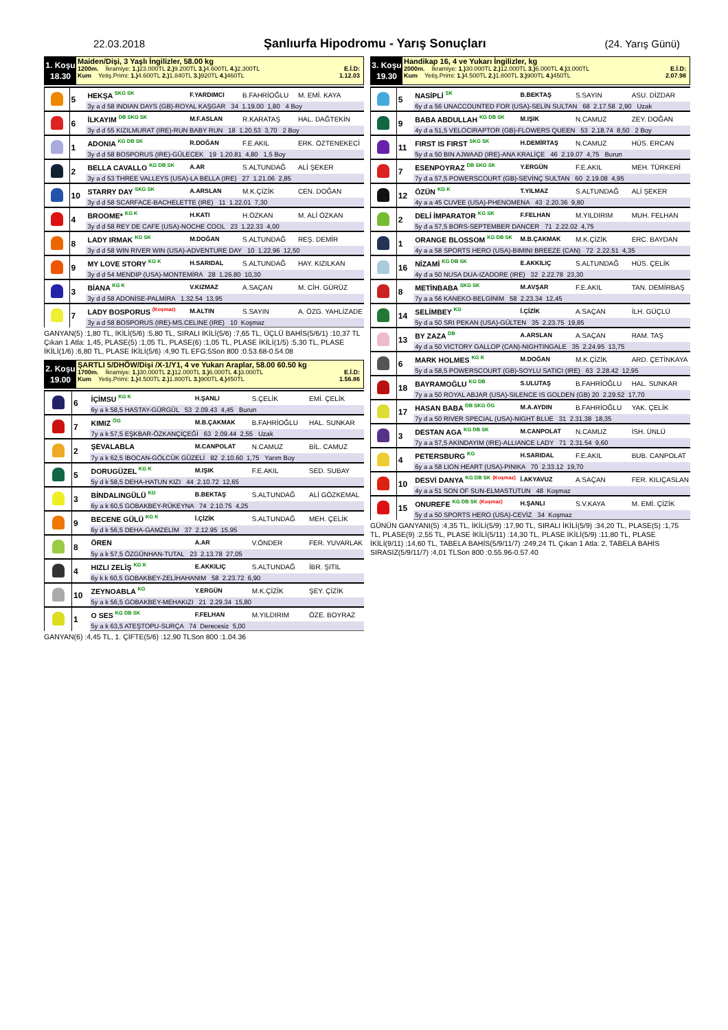22.03.2018 Şanlıurfa Hipodromu - Yarış Sonuçları (24. Yarış Günü)
1. Koşu
18.30
Maiden/Dişi, 3 Yaşlı İngilizler, 58.00 kg
1200m. İkramiye: 1.) 23.000TL 2.) 9.200TL 3.) 4.600TL 4.) 2.300TL E.İ.D:
Kum Yetiş.Primi: 1.) 4.600TL 2.) 1.840TL 3.) 920TL 4.) 460TL 1.12.03
| | 5 | HEKŞA <sup>SKG SK</sup> | F.YARDIMCI | B.FAHRİOĞLU | M. EMİ. KAYA |
| | | 3y a d 58 INDIAN DAYS (GB)-ROYAL KAŞGAR 34 1.19.00 1,80 4 Boy | | | |
| | 6 | İLKAYIM <sup>DB SKG SK</sup> | M.F.ASLAN | R.KARATAŞ | HAL. DAĞTEKİN |
| | | 3y d d 55 KIZILMURAT (IRE)-RUN BABY RUN 18 1.20.53 3,70 2 Boy | | | |
| | 1 | ADONIA <sup>KG DB SK</sup> | R.DOĞAN | F.E.AKIL | ERK. ÖZTENEKECİ |
| | | 3y d d 58 BOSPORUS (IRE)-GÜLECEK 19 1.20.81 4,80 1,5 Boy | | | |
| | 2 | BELLA CAVALLO <sup>KG DB SK</sup> | A.AR | S.ALTUNDAĞ | ALİ ŞEKER |
| | | 3y a d 53 THREE VALLEYS (USA)-LA BELLA (IRE) 27 1.21.06 2,85 | | | |
| | 10 | STARRY DAY <sup>SKG SK</sup> | A.ARSLAN | M.K.ÇİZİK | CEN. DOĞAN |
| | | 3y d d 58 SCARFACE-BACHELETTE (IRE) 11 1.22.01 7,30 | | | |
| | 4 | BROOME* <sup>KG K</sup> | H.KATI | H.ÖZKAN | M. ALİ ÖZKAN |
| | | 3y d d 58 REY DE CAFE (USA)-NOCHE COOL 23 1.22.33 4,00 | | | |
| | 8 | LADY IRMAK <sup>KG SK</sup> | M.DOĞAN | S.ALTUNDAĞ | REŞ. DEMİR |
| | | 3y d d 58 WIN RIVER WIN (USA)-ADVENTURE DAY 10 1.22.96 12,50 | | | |
| | 9 | MY LOVE STORY <sup>KG K</sup> | H.SARIDAL | S.ALTUNDAĞ | HAY. KIZILKAN |
| | | 3y d d 54 MENDIP (USA)-MONTEMİRA 28 1.26.80 10,30 | | | |
| | 3 | BİANA <sup>KG K</sup> | V.KIZMAZ | A.SAÇAN | M. CİH. GÜRÜZ |
| | | 3y d d 58 ADONİSE-PALMİRA 1.32.54 13,95 | | | |
| | 7 | LADY BOSPORUS <sup>(Koşmaz)</sup> | M.ALTIN | S.SAYIN | A. ÖZG. YAHLİZADE |
| | | 3y a d 58 BOSPORUS (IRE)-MS.CELINE (IRE) 10 Koşmaz | | | |
GANYAN(5) :1,80 TL, İKİLİ(5/6) :5,80 TL, SIRALI İKİLİ(5/6) :7,65 TL, ÜÇLÜ BAHİS(5/6/1) :10,37 TL Çıkan 1 Atla: 1,45, PLASE(5) :1,05 TL, PLASE(6) :1,05 TL, PLASE İKİLİ(1/5) :5,30 TL, PLASE İKİLİ(1/6) :6,80 TL, PLASE İKİLİ(5/6) :4,90 TL EFG:5Son 800 :0.53.68-0.54.08
2. Koşu
19.00
ŞARTLI 5/DHÖW/Dişi /X-1/Y1, 4 ve Yukarı Araplar, 58.00 60.50 kg
1700m. İkramiye: 1.) 30.000TL 2.) 12.000TL 3.) 6.000TL 4.) 3.000TL E.İ.D:
Kum Yetiş.Primi: 1.) 4.500TL 2.) 1.800TL 3.) 900TL 4.) 450TL 1.56.86
| | 6 | İÇİMSU <sup>KG K</sup> | H.ŞANLI | S.ÇELİK | EMİ. ÇELİK |
| | | 6y a k 58,5 HASTAY-GÜRGÜL 53 2.09.43 4,45 Burun | | | |
| | 7 | KIMIZ <sup>ÖG</sup> | M.B.ÇAKMAK | B.FAHRİOĞLU | HAL. SUNKAR |
| | | 7y a k 57,5 EŞKBAR-ÖZKANÇİÇEĞİ 63 2.09.44 2,55 Uzak | | | |
| | 2 | ŞEVALABLA | M.CANPOLAT | N.CAMUZ | BİL. CAMUZ |
| | | 7y a k 62,5 İBOCAN-GÖLCÜK GÜZELİ 82 2.10.60 1,75 Yarım Boy | | | |
| | 5 | DORUGÜZEL <sup>KG K</sup> | M.IŞIK | F.E.AKIL | SED. SUBAY |
| | | 5y d k 58,5 DEHA-HATUN KIZI 44 2.10.72 12,65 | | | |
| | 3 | BİNDALINGÜLÜ <sup>KG</sup> | B.BEKTAŞ | S.ALTUNDAĞ | ALİ GÖZKEMAL |
| | | 6y a k 60,5 GOBAKBEY-RÜKEYNA 74 2.10.75 4,25 | | | |
| | 9 | BECENE GÜLÜ <sup>KG K</sup> | İ.ÇİZİK | S.ALTUNDAĞ | MEH. ÇELİK |
| | | 6y d k 56,5 DEHA-GAMZELİM 37 2.12.95 15,95 | | | |
| | 8 | ÖREN | A.AR | V.ÖNDER | FER. YUVARLAK |
| | | 5y a k 57,5 ÖZGÜNHAN-TUTAL 23 2.13.78 27,05 | | | |
| | 4 | HIZLI ZELİŞ <sup>KG K</sup> | E.AKKILIÇ | S.ALTUNDAĞ | İBR. ŞITIL |
| | | 6y k k 60,5 GOBAKBEY-ZELİHAHANIM 58 2.23.72 6,90 | | | |
| | 10 | ZEYNOABLA <sup>KG</sup> | Y.ERGÜN | M.K.ÇİZİK | ŞEY. ÇİZİK |
| | | 5y a k 56,5 GOBAKBEY-MEHAKIZI 21 2.29.34 15,80 | | | |
| | 1 | O SES <sup>KG DB SK</sup> | F.FELHAN | M.YILDIRIM | ÖZE. BOYRAZ |
| | | 5y a k 63,5 ATEŞTOPU-SURÇA 74 Derecesiz 5,00 | | | |
GANYAN(6) :4,45 TL, 1. ÇİFTE(5/6) :12,90 TLSon 800 :1.04.36
3. Koşu
19.30
Handikap 16, 4 ve Yukarı İngilizler, kg
2000m. İkramiye: 1.) 30.000TL 2.) 12.000TL 3.) 6.000TL 4.) 3.000TL E.İ.D:
Kum Yetiş.Primi: 1.) 4.500TL 2.) 1.800TL 3.) 900TL 4.) 450TL 2.07.98
| | 5 | NASİPLİ <sup>SK</sup> | B.BEKTAŞ | S.SAYIN | ASU. DİZDAR |
| | | 6y d a 56 UNACCOUNTED FOR (USA)-SELİN SULTAN 68 2.17.58 2,90 Uzak | | | |
| | 9 | BABA ABDULLAH <sup>KG DB SK</sup> | M.IŞIK | N.CAMUZ | ZEY. DOĞAN |
| | | 4y d a 51,5 VELOCIRAPTOR (GB)-FLOWERS QUEEN 53 2.18.74 8,50 2 Boy | | | |
| | 11 | FIRST IS FIRST <sup>SKG SK</sup> | H.DEMİRTAŞ | N.CAMUZ | HÜS. ERCAN |
| | | 5y d a 50 BIN AJWAAD (IRE)-ANA KRALİÇE 46 2.19.07 4,75 Burun | | | |
| | 7 | ESENPOYRAZ <sup>DB SKG SK</sup> | Y.ERGÜN | F.E.AKIL | MEH. TÜRKERİ |
| | | 7y d a 57,5 POWERSCOURT (GB)-SEVİNÇ SULTAN 60 2.19.08 4,95 | | | |
| | 12 | ÖZÜN <sup>KG K</sup> | T.YILMAZ | S.ALTUNDAĞ | ALİ ŞEKER |
| | | 4y a a 45 CUVEE (USA)-PHENOMENA 43 2.20.36 9,80 | | | |
| | 2 | DELİ İMPARATOR <sup>KG SK</sup> | F.FELHAN | M.YILDIRIM | MUH. FELHAN |
| | | 5y d a 57,5 BORS-SEPTEMBER DANCER 71 2.22.02 4,75 | | | |
| | 1 | ORANGE BLOSSOM <sup>KG DB SK</sup> | M.B.ÇAKMAK | M.K.ÇİZİK | ERC. BAYDAN |
| | | 4y a a 58 SPORTS HERO (USA)-BIMINI BREEZE (CAN) 72 2.22.51 4,35 | | | |
| | 16 | NİZAMİ <sup>KG DB SK</sup> | E.AKKILIÇ | S.ALTUNDAĞ | HÜS. ÇELİK |
| | | 4y d a 50 NUSA DUA-IZADORE (IRE) 32 2.22.78 23,30 | | | |
| | 8 | METİNBABA <sup>SKG SK</sup> | M.AVŞAR | F.E.AKIL | TAN. DEMİRBAŞ |
| | | 7y a a 56 KANEKO-BELGİNİM 58 2.23.34 12,45 | | | |
| | 14 | SELİMBEY <sup>KG</sup> | İ.ÇİZİK | A.SAÇAN | İLH. GÜÇLÜ |
| | | 5y d a 50 SRI PEKAN (USA)-GÜLTEN 35 2.23.75 19,85 | | | |
| | 13 | BY ZAZA <sup>DB</sup> | A.ARSLAN | A.SAÇAN | RAM. TAŞ |
| | | 4y d a 50 VICTORY GALLOP (CAN)-NIGHTINGALE 35 2.24.95 13,75 | | | |
| | 6 | MARK HOLMES <sup>KG K</sup> | M.DOĞAN | M.K.ÇİZİK | ARD. ÇETİNKAYA |
| | | 5y d a 58,5 POWERSCOURT (GB)-SOYLU SATICI (IRE) 63 2.28.42 12,95 | | | |
| | 18 | BAYRAMOĞLU <sup>KG DB</sup> | S.ULUTAŞ | B.FAHRİOĞLU | HAL. SUNKAR |
| | | 7y a a 50 ROYAL ABJAR (USA)-SILENCE IS GOLDEN (GB) 20 2.29.52 17,70 | | | |
| | 17 | HASAN BABA <sup>DB SKG ÖG</sup> | M.A.AYDIN | B.FAHRİOĞLU | YAK. ÇELİK |
| | | 7y d a 50 RIVER SPECIAL (USA)-NIGHT BLUE 31 2.31.38 18,35 | | | |
| | 3 | DESTAN AGA <sup>KG DB SK</sup> | M.CANPOLAT | N.CAMUZ | İSH. ÜNLÜ |
| | | 7y a a 57,5 AKINDAYIM (IRE)-ALLIANCE LADY 71 2.31.54 9,60 | | | |
| | 4 | PETERSBURG <sup>KG</sup> | H.SARIDAL | F.E.AKIL | BUB. CANPOLAT |
| | | 6y a a 58 LION HEART (USA)-PINIKA 70 2.33.12 19,70 | | | |
| | 10 | DESVİ DANYA <sup>KG DB SK</sup> <sup>(Koşmaz)</sup> | İ.AKYAVUZ | A.SAÇAN | FER. KILIÇASLAN |
| | | 4y a a 51 SON OF SUN-ELMASTUTUN 48 Koşmaz | | | |
| | 15 | ONUREFE <sup>KG DB SK</sup> <sup>(Koşmaz)</sup> | H.ŞANLI | S.V.KAYA | M. EMİ. ÇİZİK |
| | | 5y d a 50 SPORTS HERO (USA)-CEVİZ 34 Koşmaz | | | |
GÜNÜN GANYANI(5) :4,35 TL, İKİLİ(5/9) :17,90 TL, SIRALI İKİLİ(5/9) :34,20 TL, PLASE(5) :1,75 TL, PLASE(9) :2,55 TL, PLASE İKİLİ(5/11) :14,30 TL, PLASE İKİLİ(5/9) :11,80 TL, PLASE İKİLİ(9/11) :14,60 TL, TABELA BAHİS(5/9/11/7) :249,24 TL Çıkan 1 Atla: 2, TABELA BAHİS SIRASIZ(5/9/11/7) :4,01 TLSon 800 :0.55.96-0.57.40